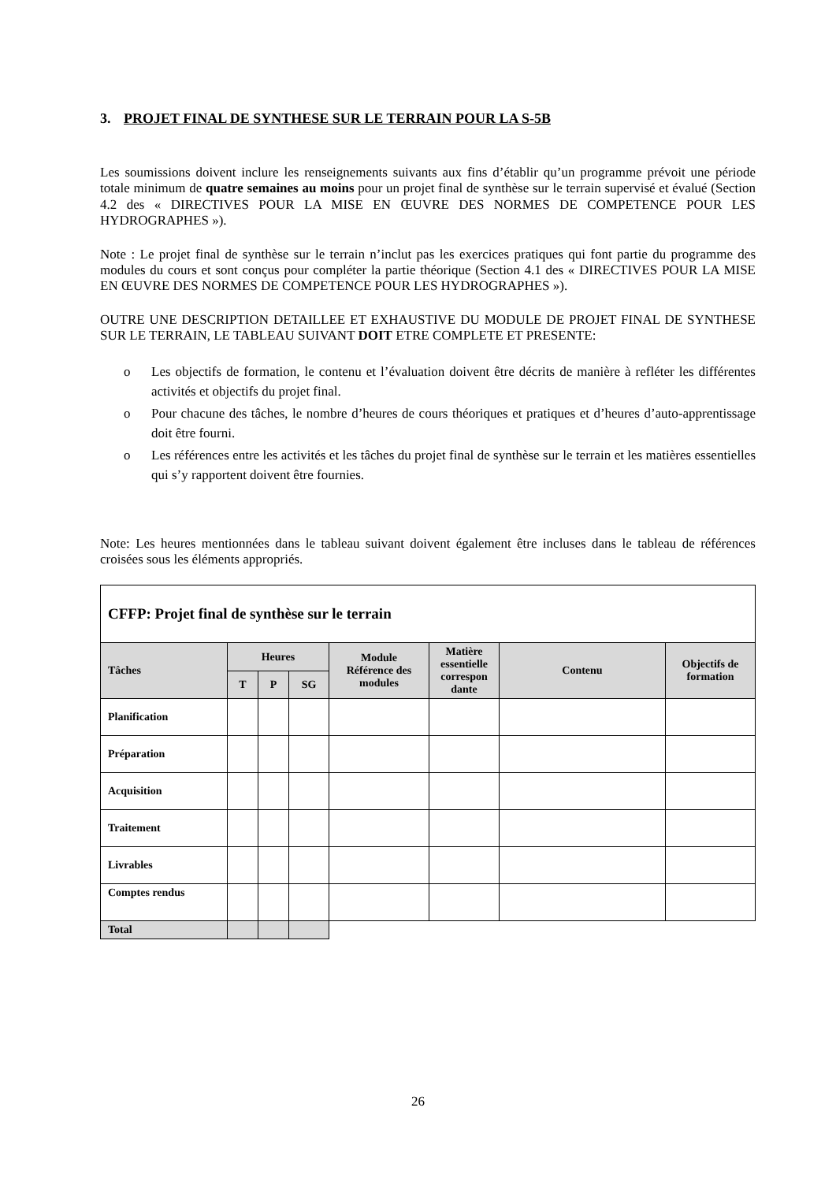3. PROJET FINAL DE SYNTHESE SUR LE TERRAIN POUR LA S-5B
Les soumissions doivent inclure les renseignements suivants aux fins d’établir qu’un programme prévoit une période totale minimum de quatre semaines au moins pour un projet final de synthèse sur le terrain supervisé et évalué (Section 4.2 des « DIRECTIVES POUR LA MISE EN ŒUVRE DES NORMES DE COMPETENCE POUR LES HYDROGRAPHES »).
Note : Le projet final de synthèse sur le terrain n’inclut pas les exercices pratiques qui font partie du programme des modules du cours et sont conçus pour compléter la partie théorique (Section 4.1 des « DIRECTIVES POUR LA MISE EN ŒUVRE DES NORMES DE COMPETENCE POUR LES HYDROGRAPHES »).
OUTRE UNE DESCRIPTION DETAILLEE ET EXHAUSTIVE DU MODULE DE PROJET FINAL DE SYNTHESE SUR LE TERRAIN, LE TABLEAU SUIVANT DOIT ETRE COMPLETE ET PRESENTE:
o Les objectifs de formation, le contenu et l’évaluation doivent être décrits de manière à refléter les différentes activités et objectifs du projet final.
o Pour chacune des tâches, le nombre d’heures de cours théoriques et pratiques et d’heures d’auto-apprentissage doit être fourni.
o Les références entre les activités et les tâches du projet final de synthèse sur le terrain et les matières essentielles qui s’y rapportent doivent être fournies.
Note: Les heures mentionnées dans le tableau suivant doivent également être incluses dans le tableau de références croisées sous les éléments appropriés.
| CFFP: Projet final de synthèse sur le terrain | | | | | | | |
| Tâches | Heures | | | Module Référence des modules | Matière essentielle correspon dante | Contenu | Objectifs de formation |
| | T | P | SG | | | | |
| Planification | | | | | | | |
| Préparation | | | | | | | |
| Acquisition | | | | | | | |
| Traitement | | | | | | | |
| Livrables | | | | | | | |
| Comptes rendus | | | | | | | |
| Total | | | | | | | |
26